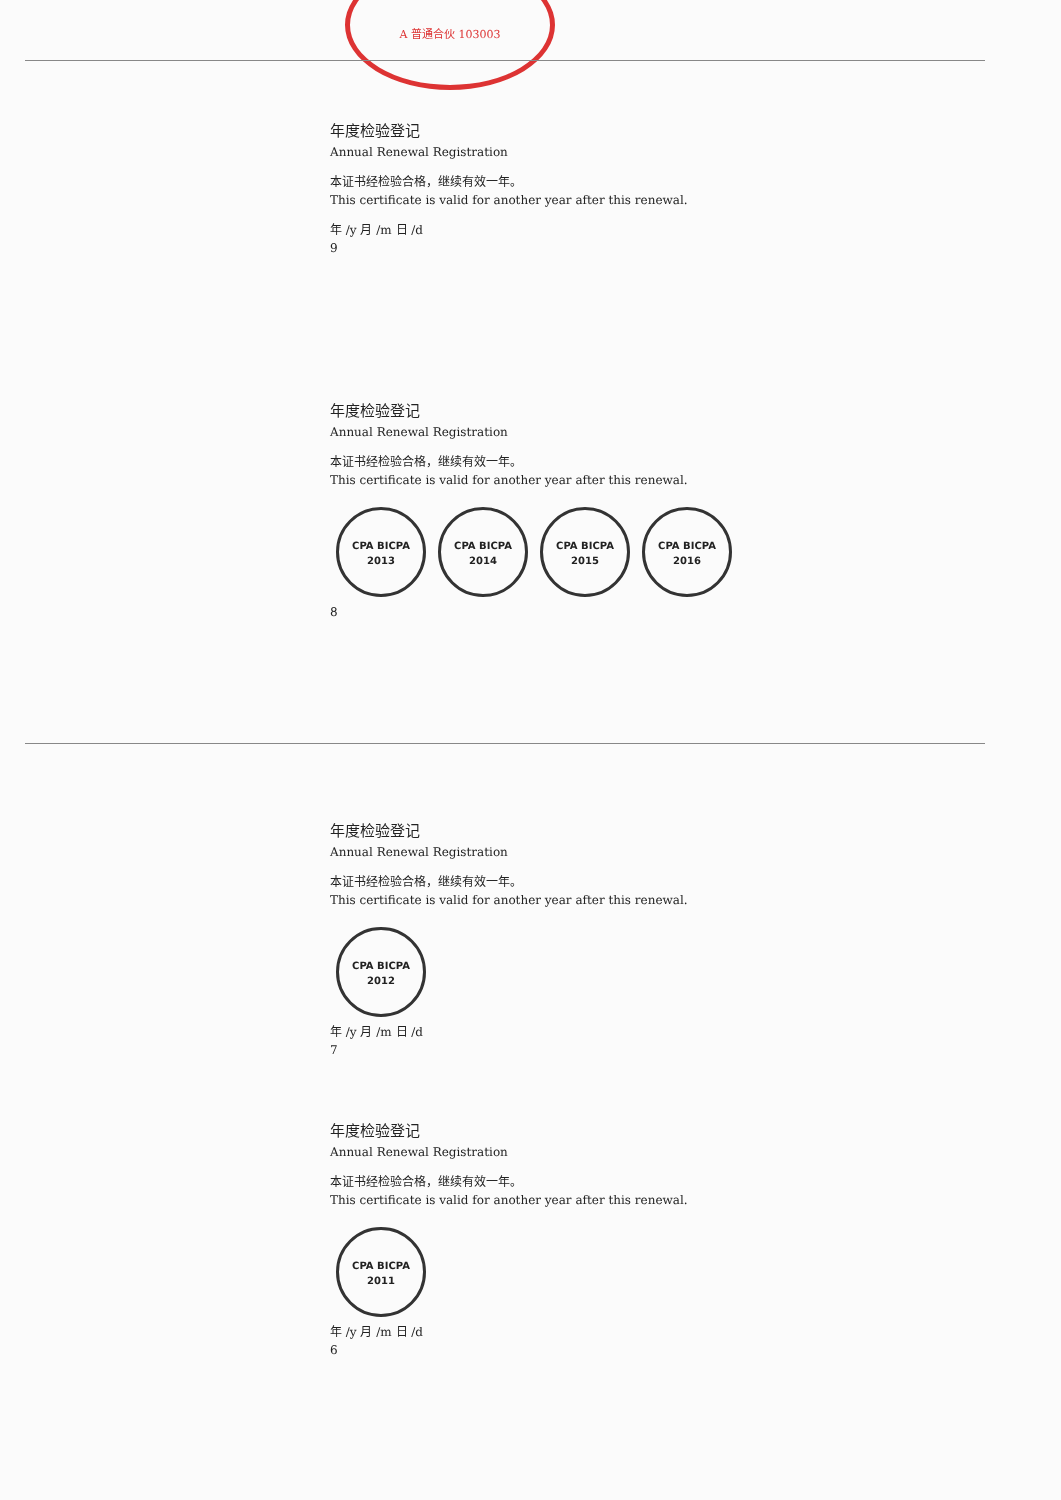A 普通合伙 103003
年度检验登记
Annual Renewal Registration
本证书经检验合格，继续有效一年。
This certificate is valid for another year after this renewal.
年 /y 月 /m 日 /d
9
年度检验登记
Annual Renewal Registration
本证书经检验合格，继续有效一年。
This certificate is valid for another year after this renewal.
CPA BICPA 2013 CPA BICPA 2014 CPA BICPA 2015 CPA BICPA 2016
8
年度检验登记
Annual Renewal Registration
本证书经检验合格，继续有效一年。
This certificate is valid for another year after this renewal.
CPA BICPA 2012
年 /y 月 /m 日 /d
7
年度检验登记
Annual Renewal Registration
本证书经检验合格，继续有效一年。
This certificate is valid for another year after this renewal.
CPA BICPA 2011
年 /y 月 /m 日 /d
6